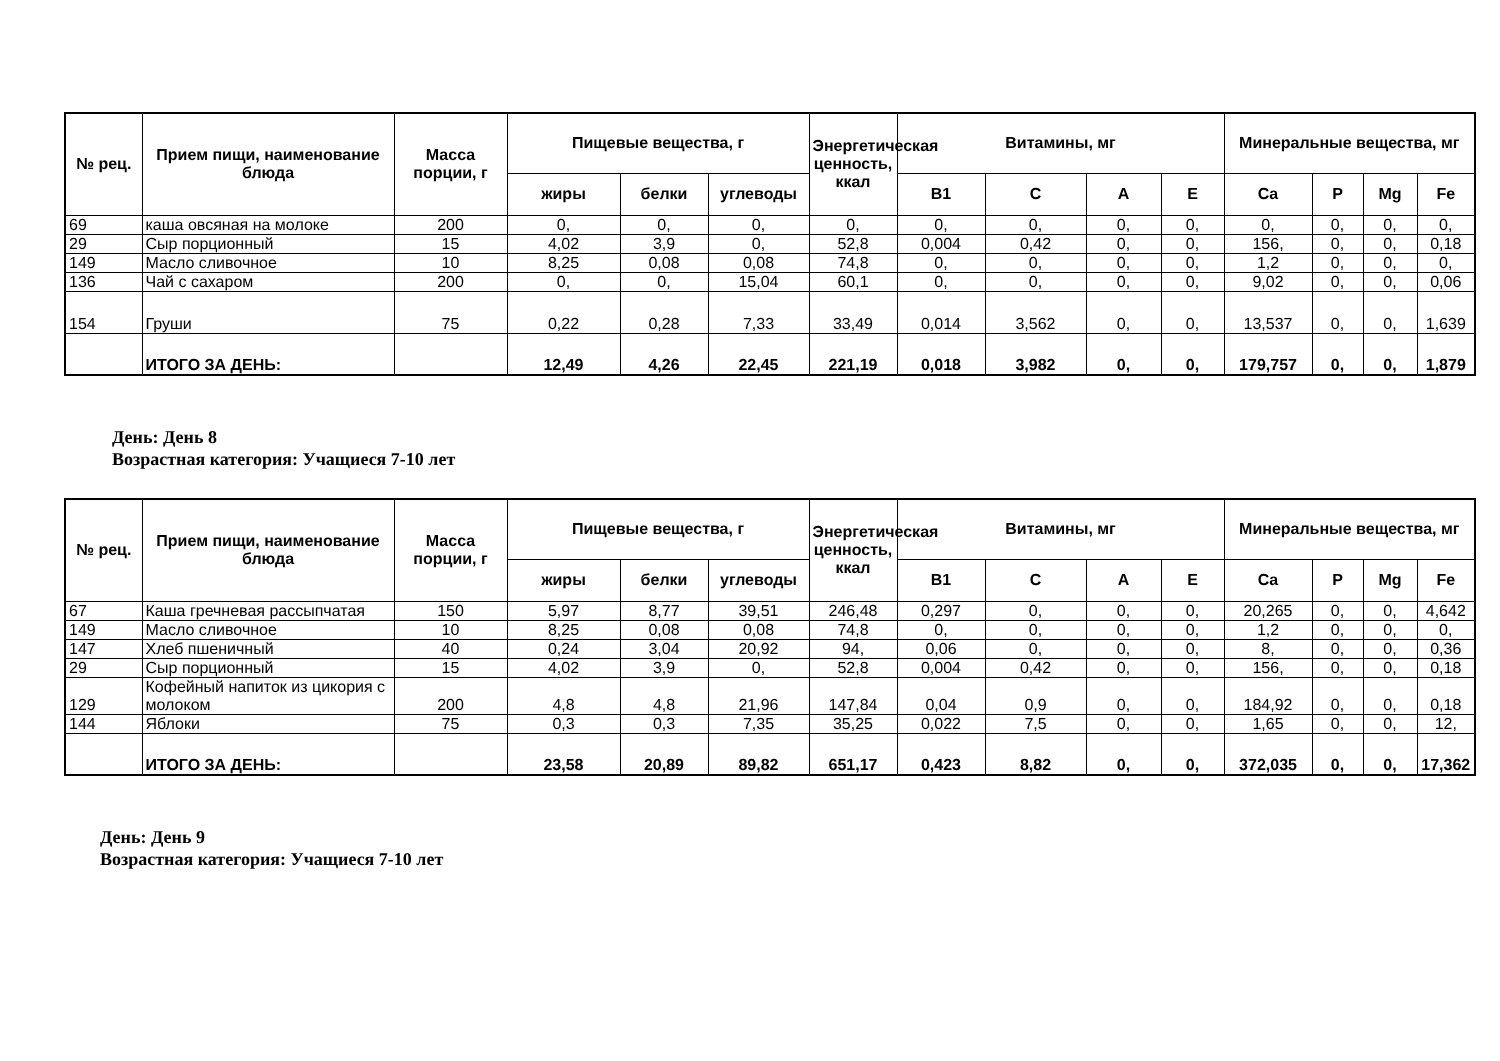| № рец. | Прием пищи, наименование блюда | Масса порции, г | Пищевые вещества, г | | | Энергетическая ценность, ккал | Витамины, мг | | | | Минеральные вещества, мг | | | |
| --- | --- | --- | --- | --- | --- | --- | --- | --- | --- | --- | --- | --- | --- | --- |
| | | | жиры | белки | углеводы | | B1 | C | A | E | Ca | P | Mg | Fe |
| 69 | каша овсяная на молоке | 200 | 0, | 0, | 0, | 0, | 0, | 0, | 0, | 0, | 0, | 0, | 0, | 0, |
| 29 | Сыр порционный | 15 | 4,02 | 3,9 | 0, | 52,8 | 0,004 | 0,42 | 0, | 0, | 156, | 0, | 0, | 0,18 |
| 149 | Масло сливочное | 10 | 8,25 | 0,08 | 0,08 | 74,8 | 0, | 0, | 0, | 0, | 1,2 | 0, | 0, | 0, |
| 136 | Чай с сахаром | 200 | 0, | 0, | 15,04 | 60,1 | 0, | 0, | 0, | 0, | 9,02 | 0, | 0, | 0,06 |
| 154 | Груши | 75 | 0,22 | 0,28 | 7,33 | 33,49 | 0,014 | 3,562 | 0, | 0, | 13,537 | 0, | 0, | 1,639 |
| | ИТОГО ЗА ДЕНЬ: | | 12,49 | 4,26 | 22,45 | 221,19 | 0,018 | 3,982 | 0, | 0, | 179,757 | 0, | 0, | 1,879 |
День: День 8
Возрастная категория: Учащиеся 7-10 лет
| № рец. | Прием пищи, наименование блюда | Масса порции, г | Пищевые вещества, г | | | Энергетическая ценность, ккал | Витамины, мг | | | | Минеральные вещества, мг | | | |
| --- | --- | --- | --- | --- | --- | --- | --- | --- | --- | --- | --- | --- | --- | --- |
| | | | жиры | белки | углеводы | | B1 | C | A | E | Ca | P | Mg | Fe |
| 67 | Каша гречневая рассыпчатая | 150 | 5,97 | 8,77 | 39,51 | 246,48 | 0,297 | 0, | 0, | 0, | 20,265 | 0, | 0, | 4,642 |
| 149 | Масло сливочное | 10 | 8,25 | 0,08 | 0,08 | 74,8 | 0, | 0, | 0, | 0, | 1,2 | 0, | 0, | 0, |
| 147 | Хлеб пшеничный | 40 | 0,24 | 3,04 | 20,92 | 94, | 0,06 | 0, | 0, | 0, | 8, | 0, | 0, | 0,36 |
| 29 | Сыр порционный | 15 | 4,02 | 3,9 | 0, | 52,8 | 0,004 | 0,42 | 0, | 0, | 156, | 0, | 0, | 0,18 |
| 129 | Кофейный напиток из цикория с молоком | 200 | 4,8 | 4,8 | 21,96 | 147,84 | 0,04 | 0,9 | 0, | 0, | 184,92 | 0, | 0, | 0,18 |
| 144 | Яблоки | 75 | 0,3 | 0,3 | 7,35 | 35,25 | 0,022 | 7,5 | 0, | 0, | 1,65 | 0, | 0, | 12, |
| | ИТОГО ЗА ДЕНЬ: | | 23,58 | 20,89 | 89,82 | 651,17 | 0,423 | 8,82 | 0, | 0, | 372,035 | 0, | 0, | 17,362 |
День: День 9
Возрастная категория: Учащиеся 7-10 лет